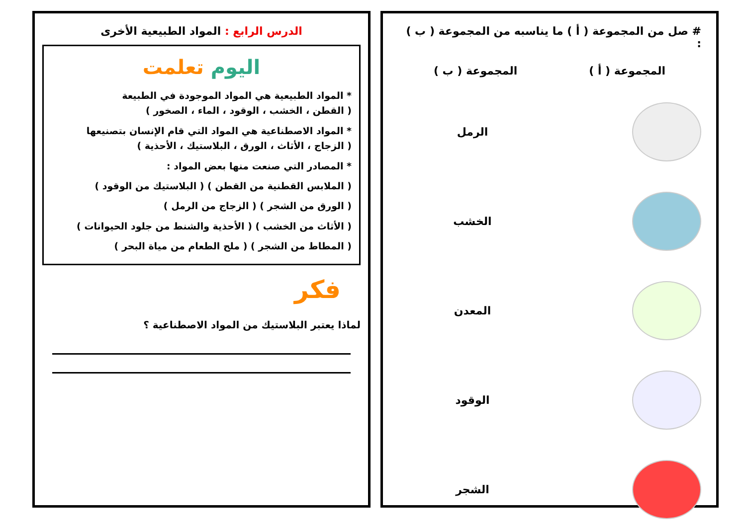# صل من المجموعة ( أ ) ما يناسبه من المجموعة ( ب ) :
المجموعة ( أ ) المجموعة ( ب )
الرمل
الخشب
المعدن
الوقود
الشجر
الدرس الرابع : المواد الطبيعية الأخرى
اليوم تعلمت
* المواد الطبيعية هي المواد الموجودة في الطبيعة
( القطن ، الخشب ، الوقود ، الماء ، الصخور )
* المواد الاصطناعية هي المواد التي قام الإنسان بتصنيعها
( الزجاج ، الأثاث ، الورق ، البلاستيك ، الأحذية )
* المصادر التي صنعت منها بعض المواد :
( الملابس القطنية من القطن ) ( البلاستيك من الوقود )
( الورق من الشجر ) ( الزجاج من الرمل )
( الأثاث من الخشب ) ( الأحذية والشنط من جلود الحيوانات )
( المطاط من الشجر ) ( ملح الطعام من مياة البحر )
فكر
لماذا يعتبر البلاستيك من المواد الاصطناعية ؟